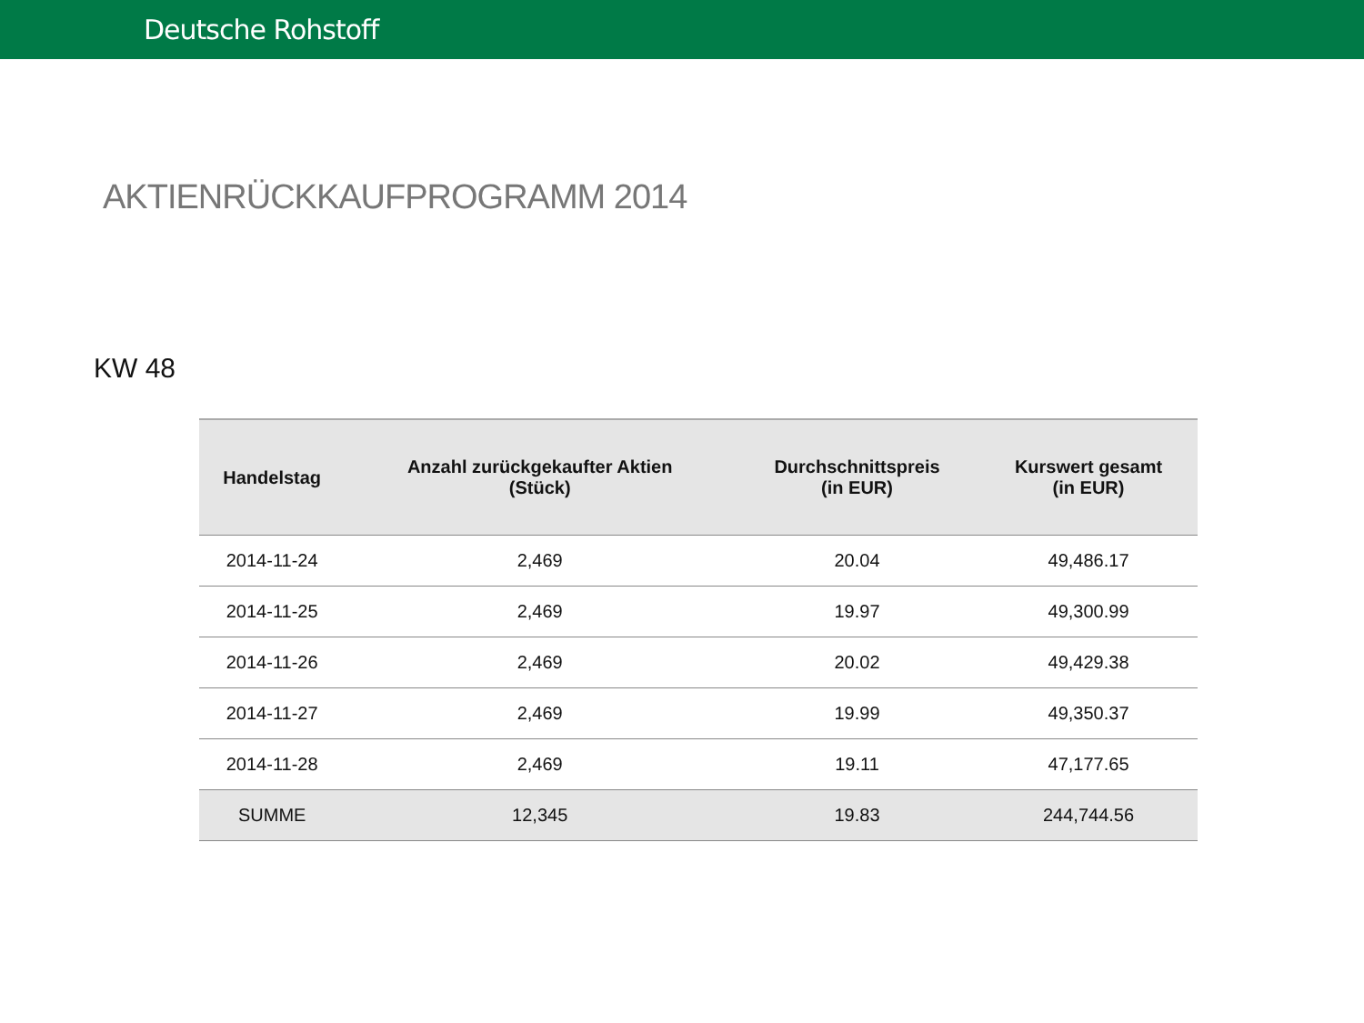Deutsche Rohstoff
AKTIENRÜCKKAUFPROGRAMM 2014
KW 48
| Handelstag | Anzahl zurückgekaufter Aktien (Stück) | Durchschnittspreis (in EUR) | Kurswert gesamt (in EUR) |
| --- | --- | --- | --- |
| 2014-11-24 | 2,469 | 20.04 | 49,486.17 |
| 2014-11-25 | 2,469 | 19.97 | 49,300.99 |
| 2014-11-26 | 2,469 | 20.02 | 49,429.38 |
| 2014-11-27 | 2,469 | 19.99 | 49,350.37 |
| 2014-11-28 | 2,469 | 19.11 | 47,177.65 |
| SUMME | 12,345 | 19.83 | 244,744.56 |